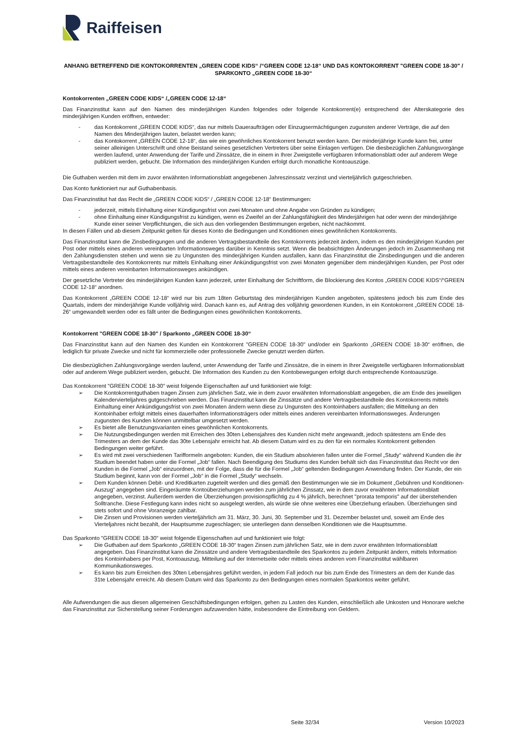Raiffeisen
ANHANG BETREFFEND DIE KONTOKORRENTEN „GREEN CODE KIDS“ /“GREEN CODE 12-18“ UND DAS KONTOKORRENT "GREEN CODE 18-30" / SPARKONTO „GREEN CODE 18-30“
Kontokorrenten „GREEN CODE KIDS“ /„GREEN CODE 12-18“
Das Finanzinstitut kann auf den Namen des minderjährigen Kunden folgendes oder folgende Kontokorrent(e) entsprechend der Alterskategorie des minderjährigen Kunden eröffnen, entweder:
- das Kontokorrent „GREEN CODE KIDS“, das nur mittels Daueraufträgen oder Einzugsermächtigungen zugunsten anderer Verträge, die auf den Namen des Minderjährigen lauten, belastet werden kann;
- das Kontokorrent „GREEN CODE 12-18“, das wie ein gewöhnliches Kontokorrent benutzt werden kann. Der minderjährige Kunde kann frei, unter seiner alleinigen Unterschrift und ohne Beistand seines gesetzlichen Vertreters über seine Einlagen verfügen. Die diesbezüglichen Zahlungsvorgänge werden laufend, unter Anwendung der Tarife und Zinssätze, die in einem in Ihrer Zweigstelle verfügbaren Informationsblatt oder auf anderem Wege publiziert werden, gebucht. Die Information des minderjährigen Kunden erfolgt durch monatliche Kontoauszüge.
Die Guthaben werden mit dem im zuvor erwähnten Informationsblatt angegebenen Jahreszinssatz verzinst und vierteljährlich gutgeschrieben.
Das Konto funktioniert nur auf Guthabenbasis.
Das Finanzinstitut hat das Recht die „GREEN CODE KIDS“ / „GREEN CODE 12-18“ Bestimmungen:
- jederzeit, mittels Einhaltung einer Kündigungsfrist von zwei Monaten und ohne Angabe von Gründen zu kündigen;
- ohne Einhaltung einer Kündigungsfrist zu kündigen, wenn es Zweifel an der Zahlungsfähigkeit des Minderjährigen hat oder wenn der minderjährige Kunde einer seiner Verpflichtungen, die sich aus den vorliegenden Bestimmungen ergeben, nicht nachkommt.
In diesen Fällen und ab diesem Zeitpunkt gelten für dieses Konto die Bedingungen und Konditionen eines gewöhnlichen Kontokorrents.
Das Finanzinstitut kann die Zinsbedingungen und die anderen Vertragsbestandteile des Kontokorrents jederzeit ändern, indem es den minderjährigen Kunden per Post oder mittels eines anderen vereinbarten Informationsweges darüber in Kenntnis setzt. Wenn die beabsichtigten Änderungen jedoch im Zusammenhang mit den Zahlungsdiensten stehen und wenn sie zu Ungunsten des minderjährigen Kunden ausfallen, kann das Finanzinstitut die Zinsbedingungen und die anderen Vertragsbestandteile des Kontokorrents nur mittels Einhaltung einer Ankündigungsfrist von zwei Monaten gegenüber dem minderjährigen Kunden, per Post oder mittels eines anderen vereinbarten Informationsweges ankündigen.
Der gesetzliche Vertreter des minderjährigen Kunden kann jederzeit, unter Einhaltung der Schriftform, die Blockierung des Kontos „GREEN CODE KIDS“/“GREEN CODE 12-18“ anordnen.
Das Kontokorrent „GREEN CODE 12-18“ wird nur bis zum 18ten Geburtstag des minderjährigen Kunden angeboten, spätestens jedoch bis zum Ende des Quartals, indem der minderjährige Kunde volljährig wird. Danach kann es, auf Antrag des volljährig gewordenen Kunden, in ein Kontokorrent „GREEN CODE 18-26“ umgewandelt werden oder es fällt unter die Bedingungen eines gewöhnlichen Kontokorrents.
Kontokorrent "GREEN CODE 18-30" / Sparkonto „GREEN CODE 18-30“
Das Finanzinstitut kann auf den Namen des Kunden ein Kontokorrent "GREEN CODE 18-30" und/oder ein Sparkonto „GREEN CODE 18-30“ eröffnen, die lediglich für private Zwecke und nicht für kommerzielle oder professionelle Zwecke genutzt werden dürfen.
Die diesbezüglichen Zahlungsvorgänge werden laufend, unter Anwendung der Tarife und Zinssätze, die in einem in Ihrer Zweigstelle verfügbaren Informationsblatt oder auf anderem Wege publiziert werden, gebucht. Die Information des Kunden zu den Kontobewegungen erfolgt durch entsprechende Kontoauszüge.
Das Kontokorrent "GREEN CODE 18-30" weist folgende Eigenschaften auf und funktioniert wie folgt:
➢ Die Kontokorrentguthaben tragen Zinsen zum jährlichen Satz, wie in dem zuvor erwähnten Informationsblatt angegeben, die am Ende des jeweiligen Kalendervierteljahres gutgeschrieben werden. Das Finanzinstitut kann die Zinssätze und andere Vertragsbestandteile des Kontokorrents mittels Einhaltung einer Ankündigungsfrist von zwei Monaten ändern wenn diese zu Ungunsten des Kontoinhabers ausfallen; die Mitteilung an den Kontoinhaber erfolgt mittels eines dauerhaften Informationsträgers oder mittels eines anderen vereinbarten Informationsweges. Änderungen zugunsten des Kunden können unmittelbar umgesetzt werden.
➢ Es bietet alle Benutzungsvarianten eines gewöhnlichen Kontokorrents.
➢ Die Nutzungsbedingungen werden mit Erreichen des 30ten Lebensjahres des Kunden nicht mehr angewandt, jedoch spätestens am Ende des Trimesters an dem der Kunde das 30te Lebensjahr erreicht hat. Ab diesem Datum wird es zu den für ein normales Kontokorrent geltenden Bedingungen weiter geführt.
➢ Es wird mit zwei verschiedenen Tarifformeln angeboten: Kunden, die ein Studium absolvieren fallen unter die Formel „Study“ während Kunden die ihr Studium beendet haben unter die Formel „Job“ fallen. Nach Beendigung des Studiums des Kunden behält sich das Finanzinstitut das Recht vor den Kunden in die Formel „Job“ einzuordnen, mit der Folge, dass die für die Formel „Job“ geltenden Bedingungen Anwendung finden. Der Kunde, der ein Studium beginnt, kann von der Formel „Job“ in die Formel „Study“ wechseln.
➢ Dem Kunden können Debit- und Kreditkarten zugeteilt werden und dies gemäß den Bestimmungen wie sie im Dokument „Gebühren und Konditionen- Auszug“ angegeben sind. Eingeräumte Kontoüberziehungen werden zum jährlichen Zinssatz, wie in dem zuvor erwähnten Informationsblatt angegeben, verzinst. Außerdem werden die Überziehungen provisionspflichtig zu 4 % jährlich, berechnet "prorata temporis" auf der überstehenden Solltranche. Diese Festlegung kann indes nicht so ausgelegt werden, als würde sie ohne weiteres eine Überziehung erlauben. Überziehungen sind stets sofort und ohne Voranzeige zahlbar.
➢ Die Zinsen und Provisionen werden vierteljährlich am 31. März, 30. Juni, 30. September und 31. Dezember belastet und, soweit am Ende des Vierteljahres nicht bezahlt, der Hauptsumme zugeschlagen; sie unterliegen dann denselben Konditionen wie die Hauptsumme.
Das Sparkonto "GREEN CODE 18-30" weist folgende Eigenschaften auf und funktioniert wie folgt:
➢ Die Guthaben auf dem Sparkonto „GREEN CODE 18-30“ tragen Zinsen zum jährlichen Satz, wie in dem zuvor erwähnten Informationsblatt angegeben. Das Finanzinstitut kann die Zinssätze und andere Vertragsbestandteile des Sparkontos zu jedem Zeitpunkt ändern, mittels Information des Kontoinhabers per Post, Kontoauszug, Mitteilung auf der Internetseite oder mittels eines anderen vom Finanzinstitut wählbaren Kommunikationsweges.
➢ Es kann bis zum Erreichen des 30ten Lebensjahres geführt werden, in jedem Fall jedoch nur bis zum Ende des Trimesters an dem der Kunde das 31te Lebensjahr erreicht. Ab diesem Datum wird das Sparkonto zu den Bedingungen eines normalen Sparkontos weiter geführt.
Alle Aufwendungen die aus diesen allgemeinen Geschäftsbedingungen erfolgen, gehen zu Lasten des Kunden, einschließlich alle Unkosten und Honorare welche das Finanzinstitut zur Sicherstellung seiner Forderungen aufzuwenden hätte, insbesondere die Eintreibung von Geldern.
Seite 32/34 Version 10/2023